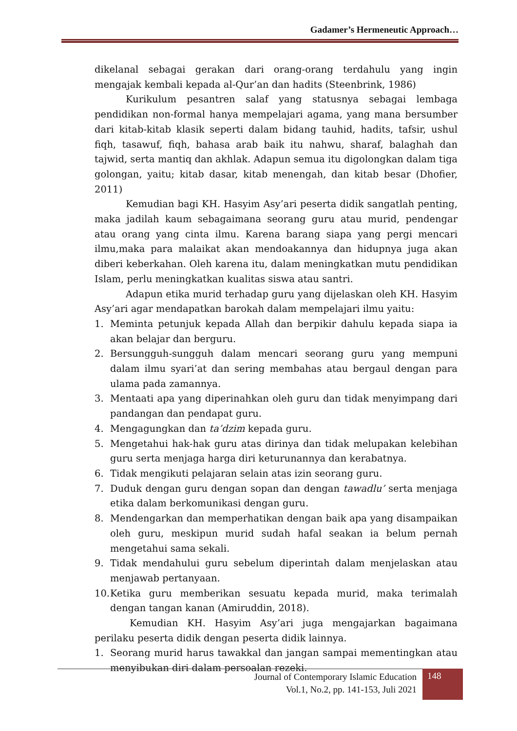Gadamer’s Hermeneutic Approach…
dikelanal sebagai gerakan dari orang-orang terdahulu yang ingin mengajak kembali kepada al-Qur’an dan hadits (Steenbrink, 1986)
Kurikulum pesantren salaf yang statusnya sebagai lembaga pendidikan non-formal hanya mempelajari agama, yang mana bersumber dari kitab-kitab klasik seperti dalam bidang tauhid, hadits, tafsir, ushul fiqh, tasawuf, fiqh, bahasa arab baik itu nahwu, sharaf, balaghah dan tajwid, serta mantiq dan akhlak. Adapun semua itu digolongkan dalam tiga golongan, yaitu; kitab dasar, kitab menengah, dan kitab besar (Dhofier, 2011)
Kemudian bagi KH. Hasyim Asy’ari peserta didik sangatlah penting, maka jadilah kaum sebagaimana seorang guru atau murid, pendengar atau orang yang cinta ilmu. Karena barang siapa yang pergi mencari ilmu,maka para malaikat akan mendoakannya dan hidupnya juga akan diberi keberkahan. Oleh karena itu, dalam meningkatkan mutu pendidikan Islam, perlu meningkatkan kualitas siswa atau santri.
Adapun etika murid terhadap guru yang dijelaskan oleh KH. Hasyim Asy’ari agar mendapatkan barokah dalam mempelajari ilmu yaitu:
1. Meminta petunjuk kepada Allah dan berpikir dahulu kepada siapa ia akan belajar dan berguru.
2. Bersungguh-sungguh dalam mencari seorang guru yang mempuni dalam ilmu syari’at dan sering membahas atau bergaul dengan para ulama pada zamannya.
3. Mentaati apa yang diperinahkan oleh guru dan tidak menyimpang dari pandangan dan pendapat guru.
4. Mengagungkan dan ta’dzim kepada guru.
5. Mengetahui hak-hak guru atas dirinya dan tidak melupakan kelebihan guru serta menjaga harga diri keturunannya dan kerabatnya.
6. Tidak mengikuti pelajaran selain atas izin seorang guru.
7. Duduk dengan guru dengan sopan dan dengan tawadlu’ serta menjaga etika dalam berkomunikasi dengan guru.
8. Mendengarkan dan memperhatikan dengan baik apa yang disampaikan oleh guru, meskipun murid sudah hafal seakan ia belum pernah mengetahui sama sekali.
9. Tidak mendahului guru sebelum diperintah dalam menjelaskan atau menjawab pertanyaan.
10. Ketika guru memberikan sesuatu kepada murid, maka terimalah dengan tangan kanan (Amiruddin, 2018).
Kemudian KH. Hasyim Asy’ari juga mengajarkan bagaimana perilaku peserta didik dengan peserta didik lainnya.
1. Seorang murid harus tawakkal dan jangan sampai mementingkan atau menyibukan diri dalam persoalan rezeki.
Journal of Contemporary Islamic Education
Vol.1, No.2, pp. 141-153, Juli 2021
148